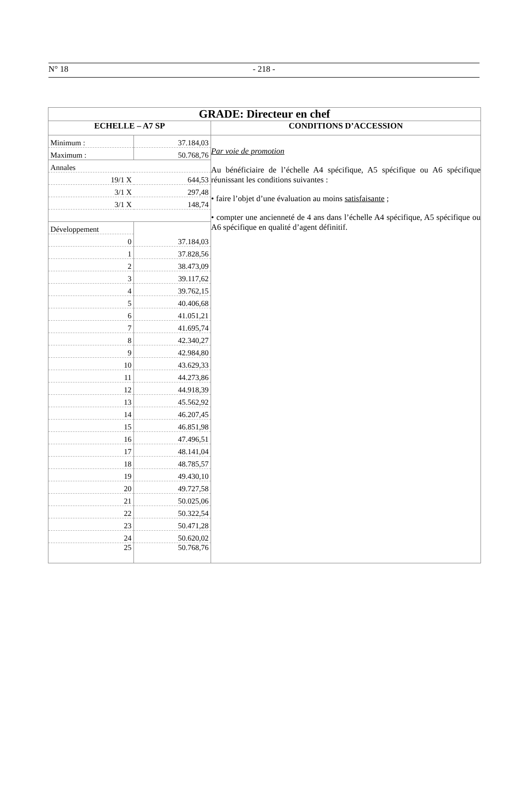N° 18 - 218 -
| GRADE: Directeur en chef | |
| ECHELLE – A7 SP | CONDITIONS D’ACCESSION |
| / Minimum : / 37.184,03 / / Maximum : / 50.768,76 / / Annales / / / 19/1 X / 644,53 / / 3/1 X / 297,48 / / 3/1 X / 148,74 / / Développement / / / 0 / 37.184,03 / / 1 / 37.828,56 / / 2 / 38.473,09 / / 3 / 39.117,62 / / 4 / 39.762,15 / / 5 / 40.406,68 / / 6 / 41.051,21 / / 7 / 41.695,74 / / 8 / 42.340,27 / / 9 / 42.984,80 / / 10 / 43.629,33 / / 11 / 44.273,86 / / 12 / 44.918,39 / / 13 / 45.562,92 / / 14 / 46.207,45 / / 15 / 46.851,98 / / 16 / 47.496,51 / / 17 / 48.141,04 / / 18 / 48.785,57 / / 19 / 49.430,10 / / 20 / 49.727,58 / / 21 / 50.025,06 / / 22 / 50.322,54 / / 23 / 50.471,28 / / 24 / 50.620,02 / / 25 / 50.768,76 / | Par voie de promotion Au bénéficiaire de l’échelle A4 spécifique, A5 spécifique ou A6 spécifique réunissant les conditions suivantes : • faire l’objet d’une évaluation au moins satisfaisante ; • compter une ancienneté de 4 ans dans l’échelle A4 spécifique, A5 spécifique ou A6 spécifique en qualité d’agent définitif. |